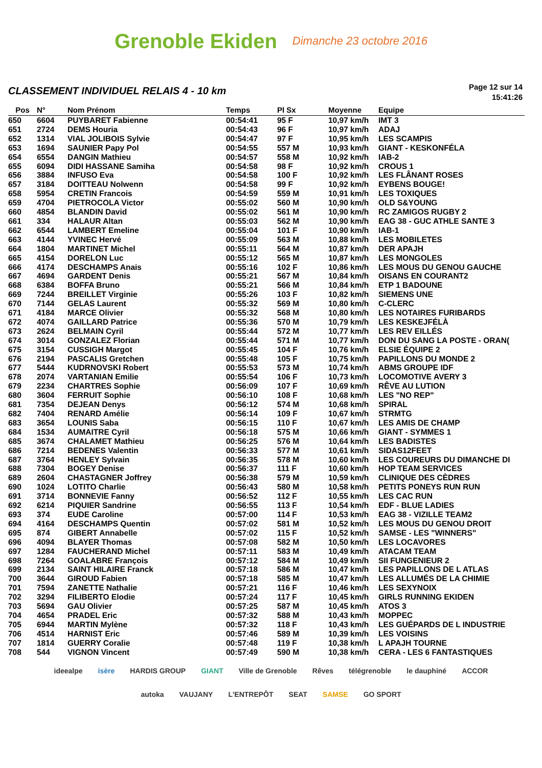Grenoble Ekiden Dimanche 23 octobre 2016
CLASSEMENT INDIVIDUEL RELAIS 4 - 10 km
Page 12 sur 14
15:41:26
| Pos | N° | Nom Prénom | Temps | Pl Sx | Moyenne | Equipe |
| --- | --- | --- | --- | --- | --- | --- |
| 650 | 6604 | PUYBARET Fabienne | 00:54:41 | 95 F | 10,97 km/h | IMT 3 |
| 651 | 2724 | DEMS Houria | 00:54:43 | 96 F | 10,97 km/h | ADAJ |
| 652 | 1314 | VIAL JOLIBOIS Sylvie | 00:54:47 | 97 F | 10,95 km/h | LES SCAMPIS |
| 653 | 1694 | SAUNIER Papy Pol | 00:54:55 | 557 M | 10,93 km/h | GIANT - KESKONFÉLA |
| 654 | 6554 | DANGIN Mathieu | 00:54:57 | 558 M | 10,92 km/h | IAB-2 |
| 655 | 6094 | DIDI HASSANE Samiha | 00:54:58 | 98 F | 10,92 km/h | CROUS 1 |
| 656 | 3884 | INFUSO Eva | 00:54:58 | 100 F | 10,92 km/h | LES FLÂNANT ROSES |
| 657 | 3184 | DOITTEAU Nolwenn | 00:54:58 | 99 F | 10,92 km/h | EYBENS BOUGE! |
| 658 | 5954 | CRETIN Francois | 00:54:59 | 559 M | 10,91 km/h | LES TOXIQUES |
| 659 | 4704 | PIETROCOLA Victor | 00:55:02 | 560 M | 10,90 km/h | OLD S&YOUNG |
| 660 | 4854 | BLANDIN David | 00:55:02 | 561 M | 10,90 km/h | RC ZAMIGOS RUGBY 2 |
| 661 | 334 | HALAUR Altan | 00:55:03 | 562 M | 10,90 km/h | EAG 38 - GUC ATHLE SANTE 3 |
| 662 | 6544 | LAMBERT Emeline | 00:55:04 | 101 F | 10,90 km/h | IAB-1 |
| 663 | 4144 | YVINEC Hervé | 00:55:09 | 563 M | 10,88 km/h | LES MOBILETES |
| 664 | 1804 | MARTINET Michel | 00:55:11 | 564 M | 10,87 km/h | DER APAJH |
| 665 | 4154 | DORELON Luc | 00:55:12 | 565 M | 10,87 km/h | LES MONGOLES |
| 666 | 4174 | DESCHAMPS Anais | 00:55:16 | 102 F | 10,86 km/h | LES MOUS DU GENOU GAUCHE |
| 667 | 4694 | GARDENT Denis | 00:55:21 | 567 M | 10,84 km/h | OISANS EN COURANT2 |
| 668 | 6384 | BOFFA Bruno | 00:55:21 | 566 M | 10,84 km/h | ETP 1 BADOUNE |
| 669 | 7244 | BREILLET Virginie | 00:55:26 | 103 F | 10,82 km/h | SIEMENS UNE |
| 670 | 7144 | GELAS Laurent | 00:55:32 | 569 M | 10,80 km/h | C-CLERC |
| 671 | 4184 | MARCE Olivier | 00:55:32 | 568 M | 10,80 km/h | LES NOTAIRES FURIBARDS |
| 672 | 4074 | GAILLARD Patrice | 00:55:36 | 570 M | 10,79 km/h | LES KESKEJFÉLÀ |
| 673 | 2624 | BELMAIN Cyril | 00:55:44 | 572 M | 10,77 km/h | LES REV EILLÉS |
| 674 | 3014 | GONZALEZ Florian | 00:55:44 | 571 M | 10,77 km/h | DON DU SANG LA POSTE - ORAN( |
| 675 | 3154 | CUSSIGH Margot | 00:55:45 | 104 F | 10,76 km/h | ELSIE ÉQUIPE 2 |
| 676 | 2194 | PASCALIS Gretchen | 00:55:48 | 105 F | 10,75 km/h | PAPILLONS DU MONDE 2 |
| 677 | 5444 | KUDRNOVSKI Robert | 00:55:53 | 573 M | 10,74 km/h | ABMS GROUPE IDF |
| 678 | 2074 | VARTANIAN Emilie | 00:55:54 | 106 F | 10,73 km/h | LOCOMOTIVE AVERY 3 |
| 679 | 2234 | CHARTRES Sophie | 00:56:09 | 107 F | 10,69 km/h | RÊVE AU LUTION |
| 680 | 3604 | FERRUIT Sophie | 00:56:10 | 108 F | 10,68 km/h | LES "NO REP" |
| 681 | 7354 | DEJEAN Denys | 00:56:12 | 574 M | 10,68 km/h | SPIRAL |
| 682 | 7404 | RENARD Amélie | 00:56:14 | 109 F | 10,67 km/h | STRMTG |
| 683 | 3654 | LOUNIS Saba | 00:56:15 | 110 F | 10,67 km/h | LES AMIS DE CHAMP |
| 684 | 1534 | AUMAITRE Cyril | 00:56:18 | 575 M | 10,66 km/h | GIANT - SYMMES 1 |
| 685 | 3674 | CHALAMET Mathieu | 00:56:25 | 576 M | 10,64 km/h | LES BADISTES |
| 686 | 7214 | BEDENES Valentin | 00:56:33 | 577 M | 10,61 km/h | SIDAS12FEET |
| 687 | 3764 | HENLEY Sylvain | 00:56:35 | 578 M | 10,60 km/h | LES COUREURS DU DIMANCHE DI |
| 688 | 7304 | BOGEY Denise | 00:56:37 | 111 F | 10,60 km/h | HOP TEAM SERVICES |
| 689 | 2604 | CHASTAGNER Joffrey | 00:56:38 | 579 M | 10,59 km/h | CLINIQUE DES CÈDRES |
| 690 | 1024 | LOTITO Charlie | 00:56:43 | 580 M | 10,58 km/h | PETITS PONEYS RUN RUN |
| 691 | 3714 | BONNEVIE Fanny | 00:56:52 | 112 F | 10,55 km/h | LES CAC RUN |
| 692 | 6214 | PIQUIER Sandrine | 00:56:55 | 113 F | 10,54 km/h | EDF - BLUE LADIES |
| 693 | 374 | EUDE Caroline | 00:57:00 | 114 F | 10,53 km/h | EAG 38 - VIZILLE TEAM2 |
| 694 | 4164 | DESCHAMPS Quentin | 00:57:02 | 581 M | 10,52 km/h | LES MOUS DU GENOU DROIT |
| 695 | 874 | GIBERT Annabelle | 00:57:02 | 115 F | 10,52 km/h | SAMSE - LES "WINNERS" |
| 696 | 4094 | BLAYER Thomas | 00:57:08 | 582 M | 10,50 km/h | LES LOCAVORES |
| 697 | 1284 | FAUCHERAND Michel | 00:57:11 | 583 M | 10,49 km/h | ATACAM TEAM |
| 698 | 7264 | GOALABRE François | 00:57:12 | 584 M | 10,49 km/h | SII FUNGENIEUR 2 |
| 699 | 2134 | SAINT HILAIRE Franck | 00:57:18 | 586 M | 10,47 km/h | LES PAPILLONS DE L ATLAS |
| 700 | 3644 | GIROUD Fabien | 00:57:18 | 585 M | 10,47 km/h | LES ALLUMÉS DE LA CHIMIE |
| 701 | 7594 | ZANETTE Nathalie | 00:57:21 | 116 F | 10,46 km/h | LES SEXYNOIX |
| 702 | 3294 | FILIBERTO Elodie | 00:57:24 | 117 F | 10,45 km/h | GIRLS RUNNING EKIDEN |
| 703 | 5694 | GAU Olivier | 00:57:25 | 587 M | 10,45 km/h | ATOS 3 |
| 704 | 4654 | PRADEL Eric | 00:57:32 | 588 M | 10,43 km/h | MOPPEC |
| 705 | 6944 | MARTIN Mylène | 00:57:32 | 118 F | 10,43 km/h | LES GUÉPARDS DE L INDUSTRIE |
| 706 | 4514 | HARNIST Eric | 00:57:46 | 589 M | 10,39 km/h | LES VOISINS |
| 707 | 1814 | GUERRY Coralie | 00:57:48 | 119 F | 10,38 km/h | L APAJH TOURNE |
| 708 | 544 | VIGNON Vincent | 00:57:49 | 590 M | 10,38 km/h | CERA - LES 6 FANTASTIQUES |
ideealpe isère HARDIS GROUP GIANT Ville de Grenoble Rêves télégrenoble le dauphiné ACCOR autoka VAUJANY L'ENTREPÔT SEAT SAMSE GO SPORT